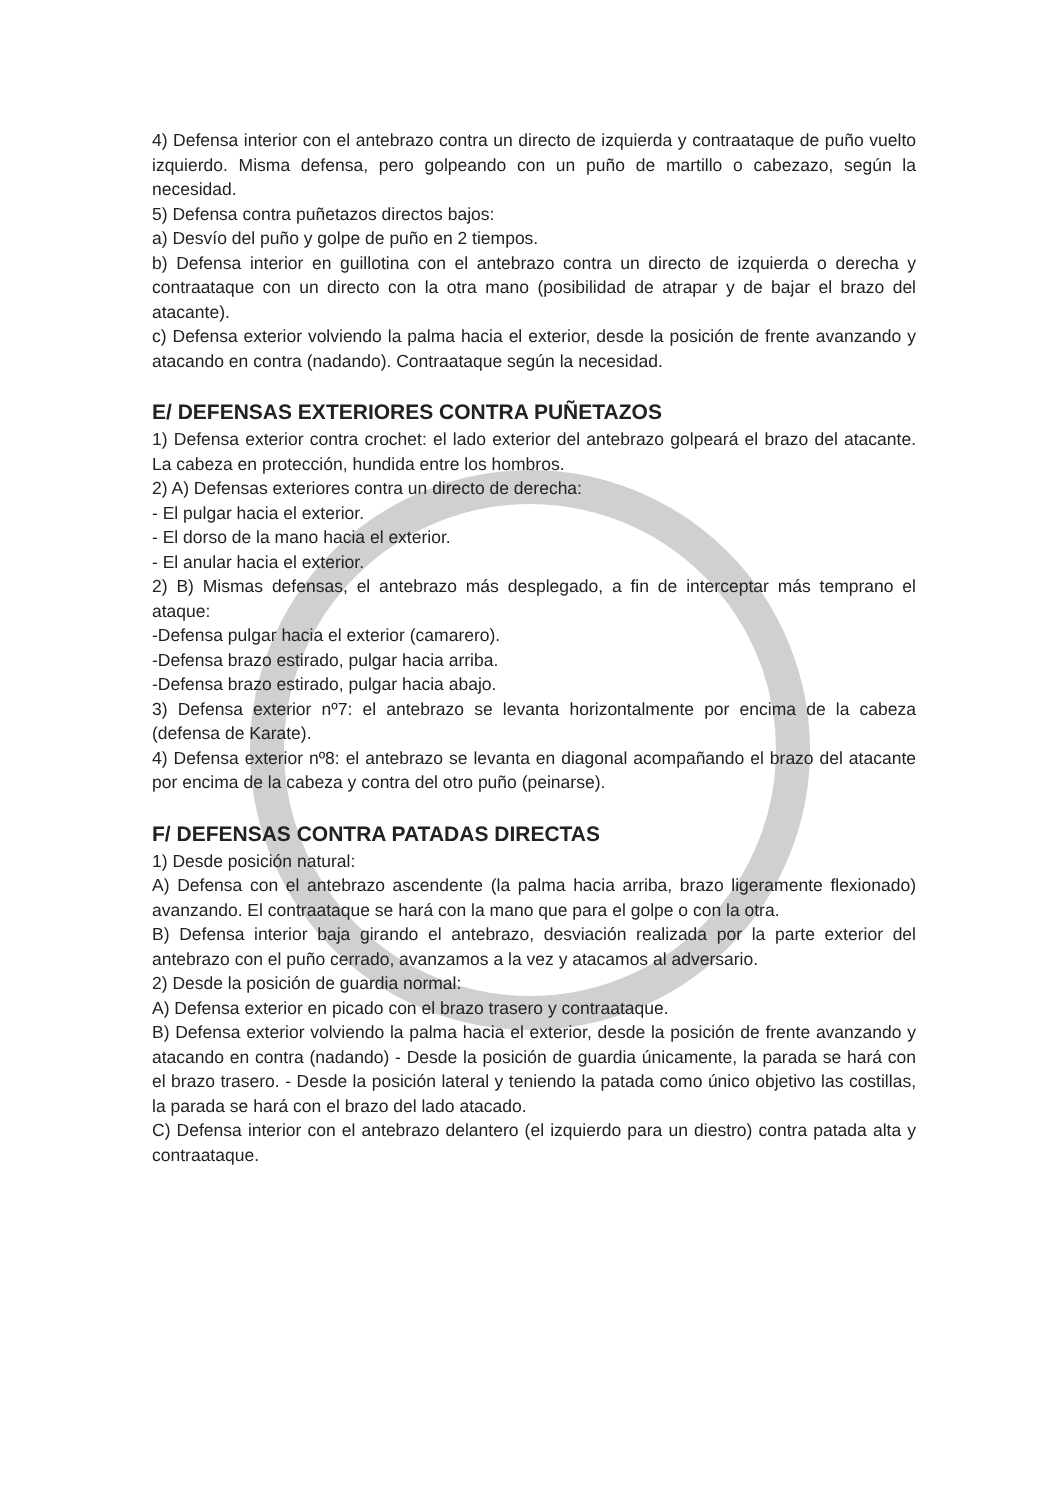4) Defensa interior con el antebrazo contra un directo de izquierda y contraataque de puño vuelto izquierdo. Misma defensa, pero golpeando con un puño de martillo o cabezazo, según la necesidad.
5) Defensa contra puñetazos directos bajos:
a) Desvío del puño y golpe de puño en 2 tiempos.
b) Defensa interior en guillotina con el antebrazo contra un directo de izquierda o derecha y contraataque con un directo con la otra mano (posibilidad de atrapar y de bajar el brazo del atacante).
c) Defensa exterior volviendo la palma hacia el exterior, desde la posición de frente avanzando y atacando en contra (nadando). Contraataque según la necesidad.
E/ DEFENSAS EXTERIORES CONTRA PUÑETAZOS
1) Defensa exterior contra crochet: el lado exterior del antebrazo golpeará el brazo del atacante. La cabeza en protección, hundida entre los hombros.
2) A) Defensas exteriores contra un directo de derecha:
- El pulgar hacia el exterior.
- El dorso de la mano hacia el exterior.
- El anular hacia el exterior.
2) B) Mismas defensas, el antebrazo más desplegado, a fin de interceptar más temprano el ataque:
-Defensa pulgar hacia el exterior (camarero).
-Defensa brazo estirado, pulgar hacia arriba.
-Defensa brazo estirado, pulgar hacia abajo.
3) Defensa exterior nº7: el antebrazo se levanta horizontalmente por encima de la cabeza (defensa de Karate).
4) Defensa exterior nº8: el antebrazo se levanta en diagonal acompañando el brazo del atacante por encima de la cabeza y contra del otro puño (peinarse).
F/ DEFENSAS CONTRA PATADAS DIRECTAS
1) Desde posición natural:
A) Defensa con el antebrazo ascendente (la palma hacia arriba, brazo ligeramente flexionado) avanzando. El contraataque se hará con la mano que para el golpe o con la otra.
B) Defensa interior baja girando el antebrazo, desviación realizada por la parte exterior del antebrazo con el puño cerrado, avanzamos a la vez y atacamos al adversario.
2) Desde la posición de guardia normal:
A) Defensa exterior en picado con el brazo trasero y contraataque.
B) Defensa exterior volviendo la palma hacia el exterior, desde la posición de frente avanzando y atacando en contra (nadando) - Desde la posición de guardia únicamente, la parada se hará con el brazo trasero. - Desde la posición lateral y teniendo la patada como único objetivo las costillas, la parada se hará con el brazo del lado atacado.
C) Defensa interior con el antebrazo delantero (el izquierdo para un diestro) contra patada alta y contraataque.